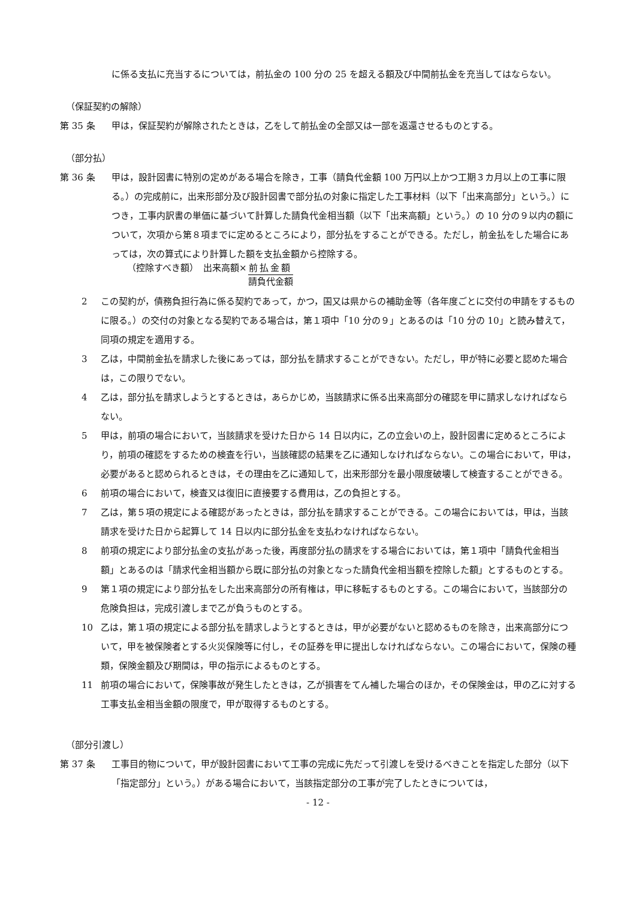に係る支払に充当するについては，前払金の 100 分の 25 を超える額及び中間前払金を充当してはならない。
（保証契約の解除）
第 35 条 甲は，保証契約が解除されたときは，乙をして前払金の全部又は一部を返還させるものとする。
（部分払）
第 36 条 甲は，設計図書に特別の定めがある場合を除き，工事（請負代金額 100 万円以上かつ工期３カ月以上の工事に限る。）の完成前に，出来形部分及び設計図書で部分払の対象に指定した工事材料（以下「出来高部分」という。）につき，工事内訳書の単価に基づいて計算した請負代金相当額（以下「出来高額」という。）の 10 分の９以内の額について，次項から第８項までに定めるところにより，部分払をすることができる。ただし，前金払をした場合にあっては，次の算式により計算した額を支払金額から控除する。
（控除すべき額）　出来高額× 前払金額
請負代金額
2 この契約が，債務負担行為に係る契約であって，かつ，国又は県からの補助金等（各年度ごとに交付の申請をするものに限る。）の交付の対象となる契約である場合は，第１項中「10 分の９」とあるのは「10 分の 10」と読み替えて，同項の規定を適用する。
3 乙は，中間前金払を請求した後にあっては，部分払を請求することができない。ただし，甲が特に必要と認めた場合は，この限りでない。
4 乙は，部分払を請求しようとするときは，あらかじめ，当該請求に係る出来高部分の確認を甲に請求しなければならない。
5 甲は，前項の場合において，当該請求を受けた日から 14 日以内に，乙の立会いの上，設計図書に定めるところにより，前項の確認をするための検査を行い，当該確認の結果を乙に通知しなければならない。この場合において，甲は，必要があると認められるときは，その理由を乙に通知して，出来形部分を最小限度破壊して検査することができる。
6 前項の場合において，検査又は復旧に直接要する費用は，乙の負担とする。
7 乙は，第５項の規定による確認があったときは，部分払を請求することができる。この場合においては，甲は，当該請求を受けた日から起算して 14 日以内に部分払金を支払わなければならない。
8 前項の規定により部分払金の支払があった後，再度部分払の請求をする場合においては，第１項中「請負代金相当額」とあるのは「請求代金相当額から既に部分払の対象となった請負代金相当額を控除した額」とするものとする。
9 第１項の規定により部分払をした出来高部分の所有権は，甲に移転するものとする。この場合において，当該部分の危険負担は，完成引渡しまで乙が負うものとする。
10 乙は，第１項の規定による部分払を請求しようとするときは，甲が必要がないと認めるものを除き，出来高部分について，甲を被保険者とする火災保険等に付し，その証券を甲に提出しなければならない。この場合において，保険の種類，保険金額及び期間は，甲の指示によるものとする。
11 前項の場合において，保険事故が発生したときは，乙が損害をてん補した場合のほか，その保険金は，甲の乙に対する工事支払金相当金額の限度で，甲が取得するものとする。
（部分引渡し）
第 37 条 工事目的物について，甲が設計図書において工事の完成に先だって引渡しを受けるべきことを指定した部分（以下「指定部分」という。）がある場合において，当該指定部分の工事が完了したときについては，
- 12 -